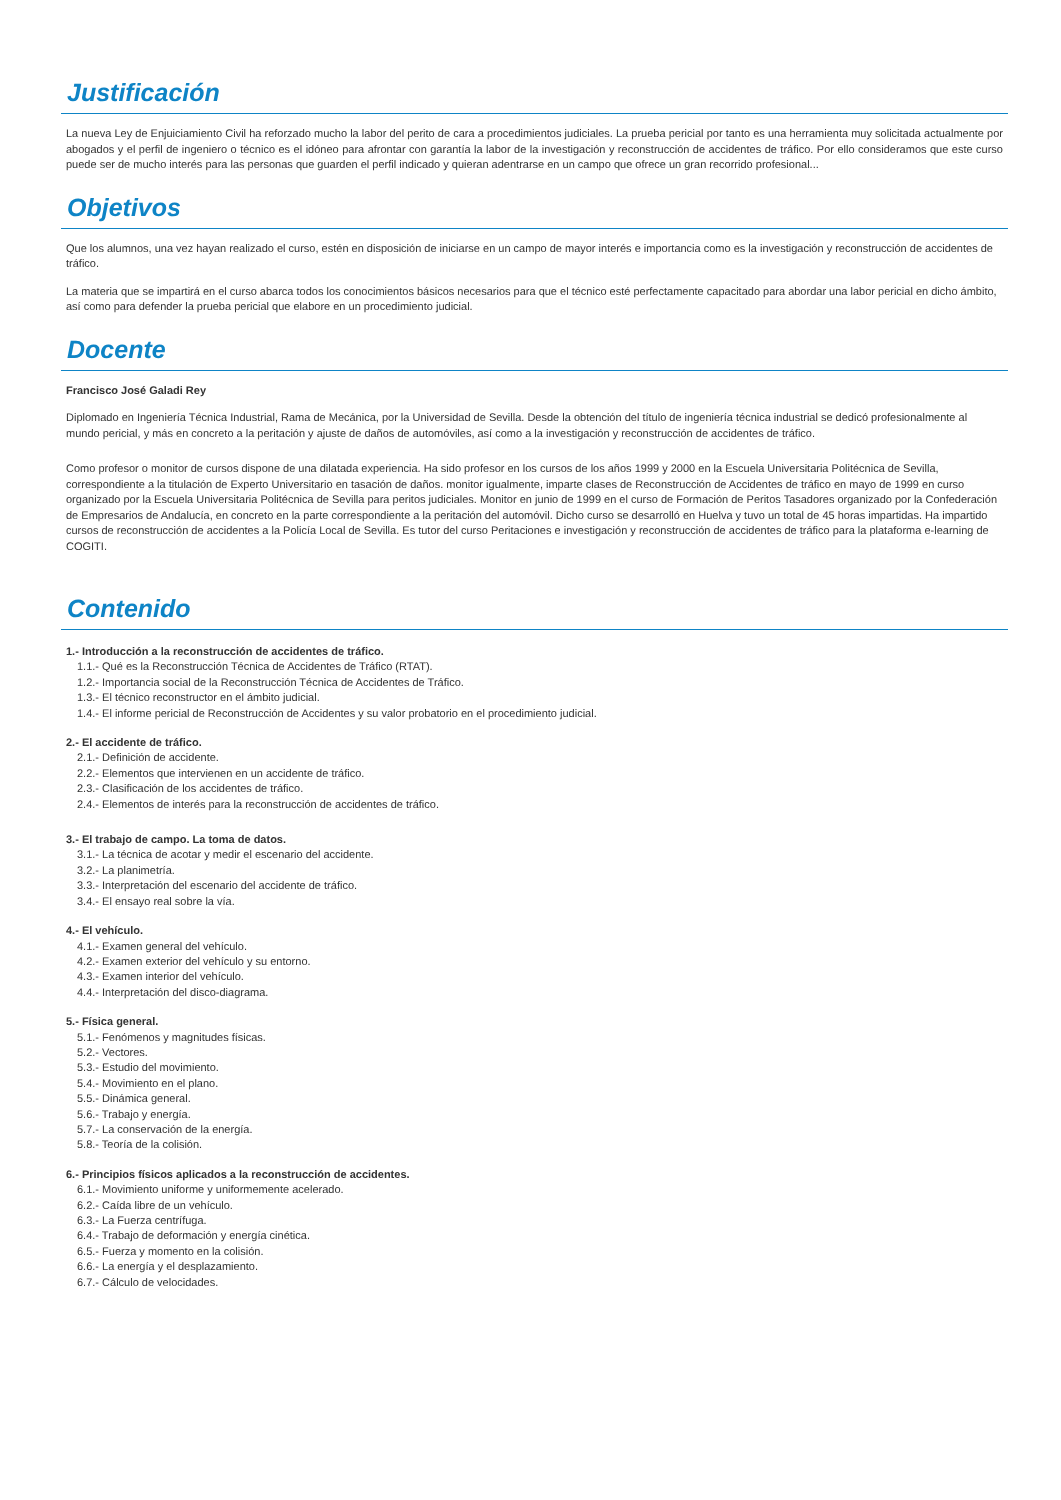Justificación
La nueva Ley de Enjuiciamiento Civil ha reforzado mucho la labor del perito de cara a procedimientos judiciales. La prueba pericial por tanto es una herramienta muy solicitada actualmente por abogados y el perfil de ingeniero o técnico es el idóneo para afrontar con garantía la labor de la investigación y reconstrucción de accidentes de tráfico. Por ello consideramos que este curso puede ser de mucho interés para las personas que guarden el perfil indicado y quieran adentrarse en un campo que ofrece un gran recorrido profesional...
Objetivos
Que los alumnos, una vez hayan realizado el curso, estén en disposición de iniciarse en un campo de mayor interés e importancia como es la investigación y reconstrucción de accidentes de tráfico.
La materia que se impartirá en el curso abarca todos los conocimientos básicos necesarios para que el técnico esté perfectamente capacitado para abordar una labor pericial en dicho ámbito, así como para defender la prueba pericial que elabore en un procedimiento judicial.
Docente
Francisco José Galadi Rey
Diplomado en Ingeniería Técnica Industrial, Rama de Mecánica, por la Universidad de Sevilla. Desde la obtención del título de ingeniería técnica industrial se dedicó profesionalmente al mundo pericial, y más en concreto a la peritación y ajuste de daños de automóviles, así como a la investigación y reconstrucción de accidentes de tráfico.
Como profesor o monitor de cursos dispone de una dilatada experiencia. Ha sido profesor en los cursos de los años 1999 y 2000 en la Escuela Universitaria Politécnica de Sevilla, correspondiente a la titulación de Experto Universitario en tasación de daños. monitor igualmente, imparte clases de Reconstrucción de Accidentes de tráfico en mayo de 1999 en curso organizado por la Escuela Universitaria Politécnica de Sevilla para peritos judiciales. Monitor en junio de 1999 en el curso de Formación de Peritos Tasadores organizado por la Confederación de Empresarios de Andalucía, en concreto en la parte correspondiente a la peritación del automóvil. Dicho curso se desarrolló en Huelva y tuvo un total de 45 horas impartidas. Ha impartido cursos de reconstrucción de accidentes a la Policía Local de Sevilla. Es tutor del curso Peritaciones e investigación y reconstrucción de accidentes de tráfico para la plataforma e-learning de COGITI.
Contenido
1.- Introducción a la reconstrucción de accidentes de tráfico.
1.1.- Qué es la Reconstrucción Técnica de Accidentes de Tráfico (RTAT).
1.2.- Importancia social de la Reconstrucción Técnica de Accidentes de Tráfico.
1.3.- El técnico reconstructor en el ámbito judicial.
1.4.- El informe pericial de Reconstrucción de Accidentes y su valor probatorio en el procedimiento judicial.
2.- El accidente de tráfico.
2.1.- Definición de accidente.
2.2.- Elementos que intervienen en un accidente de tráfico.
2.3.- Clasificación de los accidentes de tráfico.
2.4.- Elementos de interés para la reconstrucción de accidentes de tráfico.
3.- El trabajo de campo. La toma de datos.
3.1.- La técnica de acotar y medir el escenario del accidente.
3.2.- La planimetría.
3.3.- Interpretación del escenario del accidente de tráfico.
3.4.- El ensayo real sobre la vía.
4.- El vehículo.
4.1.- Examen general del vehículo.
4.2.- Examen exterior del vehículo y su entorno.
4.3.- Examen interior del vehículo.
4.4.- Interpretación del disco-diagrama.
5.- Física general.
5.1.- Fenómenos y magnitudes físicas.
5.2.- Vectores.
5.3.- Estudio del movimiento.
5.4.- Movimiento en el plano.
5.5.- Dinámica general.
5.6.- Trabajo y energía.
5.7.- La conservación de la energía.
5.8.- Teoría de la colisión.
6.- Principios físicos aplicados a la reconstrucción de accidentes.
6.1.- Movimiento uniforme y uniformemente acelerado.
6.2.- Caída libre de un vehículo.
6.3.- La Fuerza centrífuga.
6.4.- Trabajo de deformación y energía cinética.
6.5.- Fuerza y momento en la colisión.
6.6.- La energía y el desplazamiento.
6.7.- Cálculo de velocidades.